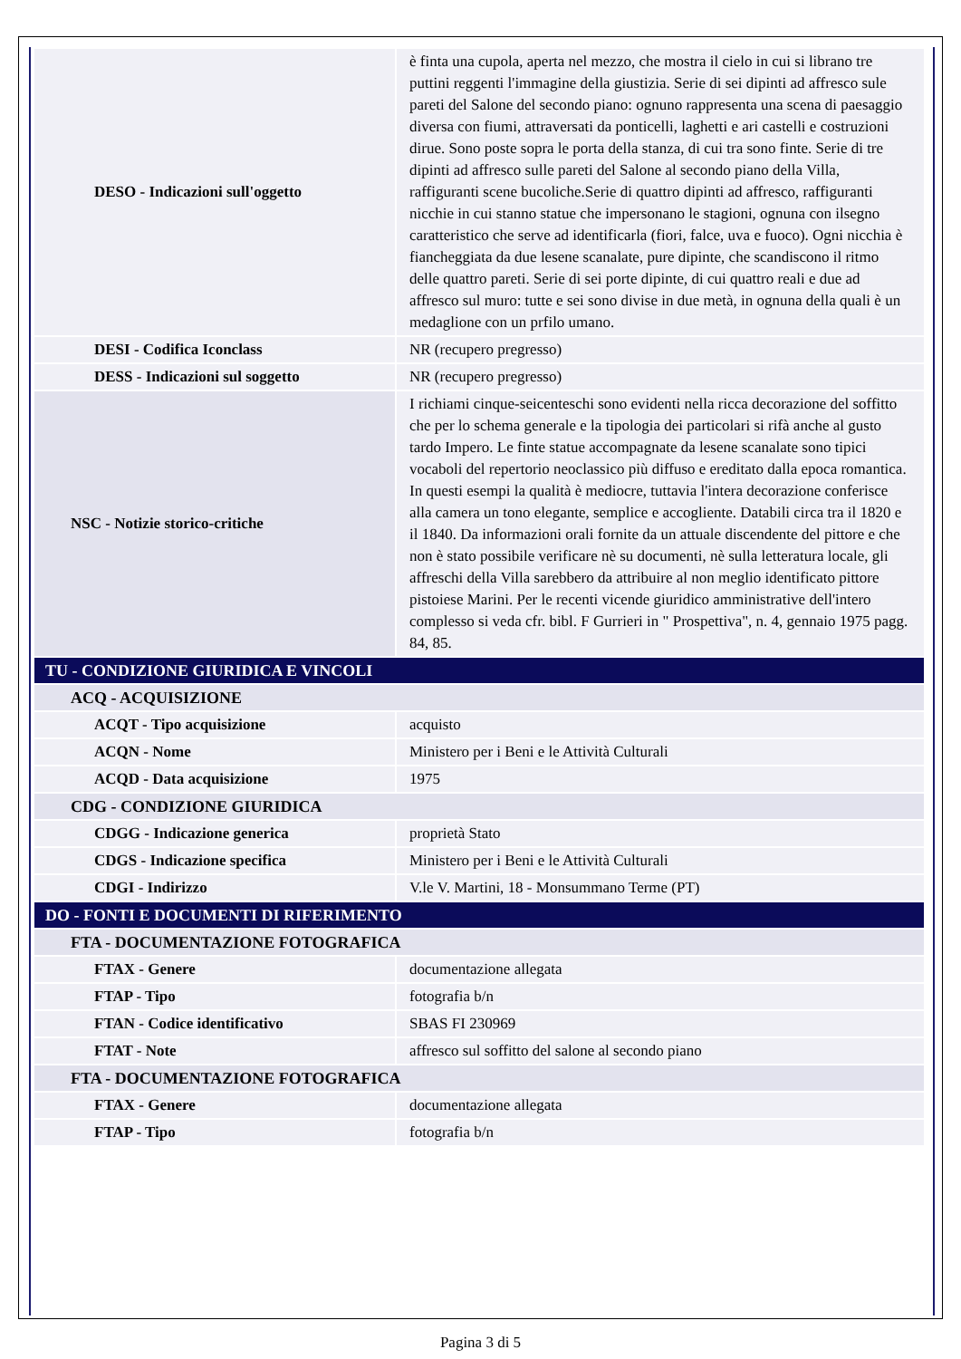| DESO - Indicazioni sull'oggetto | è finta una cupola, aperta nel mezzo, che mostra il cielo in cui si librano tre puttini reggenti l'immagine della giustizia. Serie di sei dipinti ad affresco sule pareti del Salone del secondo piano: ognuno rappresenta una scena di paesaggio diversa con fiumi, attraversati da ponticelli, laghetti e ari castelli e costruzioni dirue. Sono poste sopra le porta della stanza, di cui tra sono finte. Serie di tre dipinti ad affresco sulle pareti del Salone al secondo piano della Villa, raffiguranti scene bucoliche.Serie di quattro dipinti ad affresco, raffiguranti nicchie in cui stanno statue che impersonano le stagioni, ognuna con ilsegno caratteristico che serve ad identificarla (fiori, falce, uva e fuoco). Ogni nicchia è fiancheggiata da due lesene scanalate, pure dipinte, che scandiscono il ritmo delle quattro pareti. Serie di sei porte dipinte, di cui quattro reali e due ad affresco sul muro: tutte e sei sono divise in due metà, in ognuna della quali è un medaglione con un prfilo umano. |
| DESI - Codifica Iconclass | NR (recupero pregresso) |
| DESS - Indicazioni sul soggetto | NR (recupero pregresso) |
| NSC - Notizie storico-critiche | I richiami cinque-seicenteschi sono evidenti nella ricca decorazione del soffitto che per lo schema generale e la tipologia dei particolari si rifà anche al gusto tardo Impero. Le finte statue accompagnate da lesene scanalate sono tipici vocaboli del repertorio neoclassico più diffuso e ereditato dalla epoca romantica. In questi esempi la qualità è mediocre, tuttavia l'intera decorazione conferisce alla camera un tono elegante, semplice e accogliente. Databili circa tra il 1820 e il 1840. Da informazioni orali fornite da un attuale discendente del pittore e che non è stato possibile verificare nè su documenti, nè sulla letteratura locale, gli affreschi della Villa sarebbero da attribuire al non meglio identificato pittore pistoiese Marini. Per le recenti vicende giuridico amministrative dell'intero complesso si veda cfr. bibl. F Gurrieri in " Prospettiva", n. 4, gennaio 1975 pagg. 84, 85. |
| TU - CONDIZIONE GIURIDICA E VINCOLI | |
| ACQ - ACQUISIZIONE | |
| ACQT - Tipo acquisizione | acquisto |
| ACQN - Nome | Ministero per i Beni e le Attività Culturali |
| ACQD - Data acquisizione | 1975 |
| CDG - CONDIZIONE GIURIDICA | |
| CDGG - Indicazione generica | proprietà Stato |
| CDGS - Indicazione specifica | Ministero per i Beni e le Attività Culturali |
| CDGI - Indirizzo | V.le V. Martini, 18 - Monsummano Terme (PT) |
| DO - FONTI E DOCUMENTI DI RIFERIMENTO | |
| FTA - DOCUMENTAZIONE FOTOGRAFICA | |
| FTAX - Genere | documentazione allegata |
| FTAP - Tipo | fotografia b/n |
| FTAN - Codice identificativo | SBAS FI 230969 |
| FTAT - Note | affresco sul soffitto del salone al secondo piano |
| FTA - DOCUMENTAZIONE FOTOGRAFICA | |
| FTAX - Genere | documentazione allegata |
| FTAP - Tipo | fotografia b/n |
Pagina 3 di 5